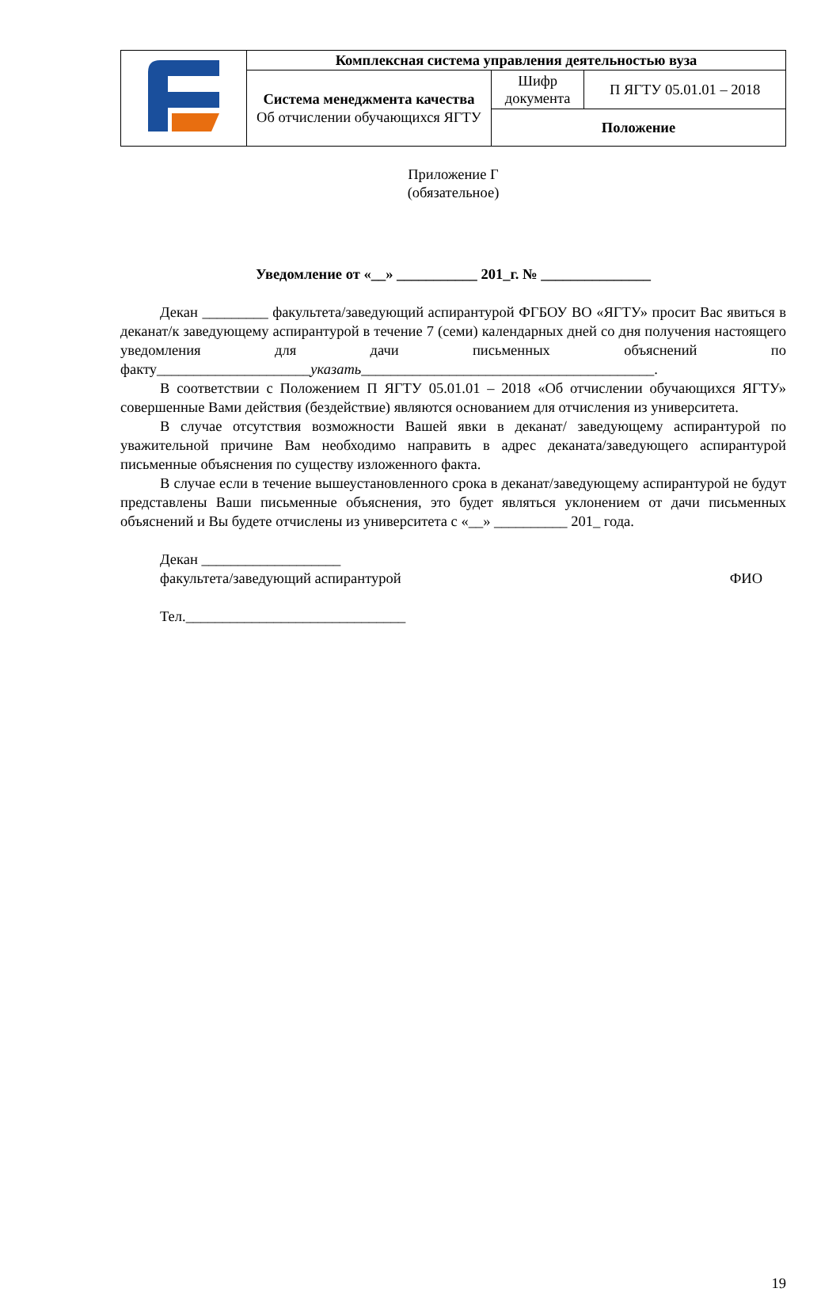| | Комплексная система управления деятельностью вуза | | |
| | Система менеджмента качества Об отчислении обучающихся ЯГТУ | Шифр документа | П ЯГТУ 05.01.01 – 2018 |
| | | Положение | |
Приложение Г
(обязательное)
Уведомление от «__» ___________ 201_г. № _______________
Декан _________ факультета/заведующий аспирантурой ФГБОУ ВО «ЯГТУ» просит Вас явиться в деканат/к заведующему аспирантурой в течение 7 (семи) календарных дней со дня получения настоящего уведомления для дачи письменных объяснений по факту_____________________указать________________________________________.
В соответствии с Положением П ЯГТУ 05.01.01 – 2018 «Об отчислении обучающихся ЯГТУ» совершенные Вами действия (бездействие) являются основанием для отчисления из университета.
В случае отсутствия возможности Вашей явки в деканат/ заведующему аспирантурой по уважительной причине Вам необходимо направить в адрес деканата/заведующего аспирантурой письменные объяснения по существу изложенного факта.
В случае если в течение вышеустановленного срока в деканат/заведующему аспирантурой не будут представлены Ваши письменные объяснения, это будет являться уклонением от дачи письменных объяснений и Вы будете отчислены из университета с «__» __________ 201_ года.
Декан ___________________
факультета/заведующий аспирантурой ФИО
Тел.______________________________
19